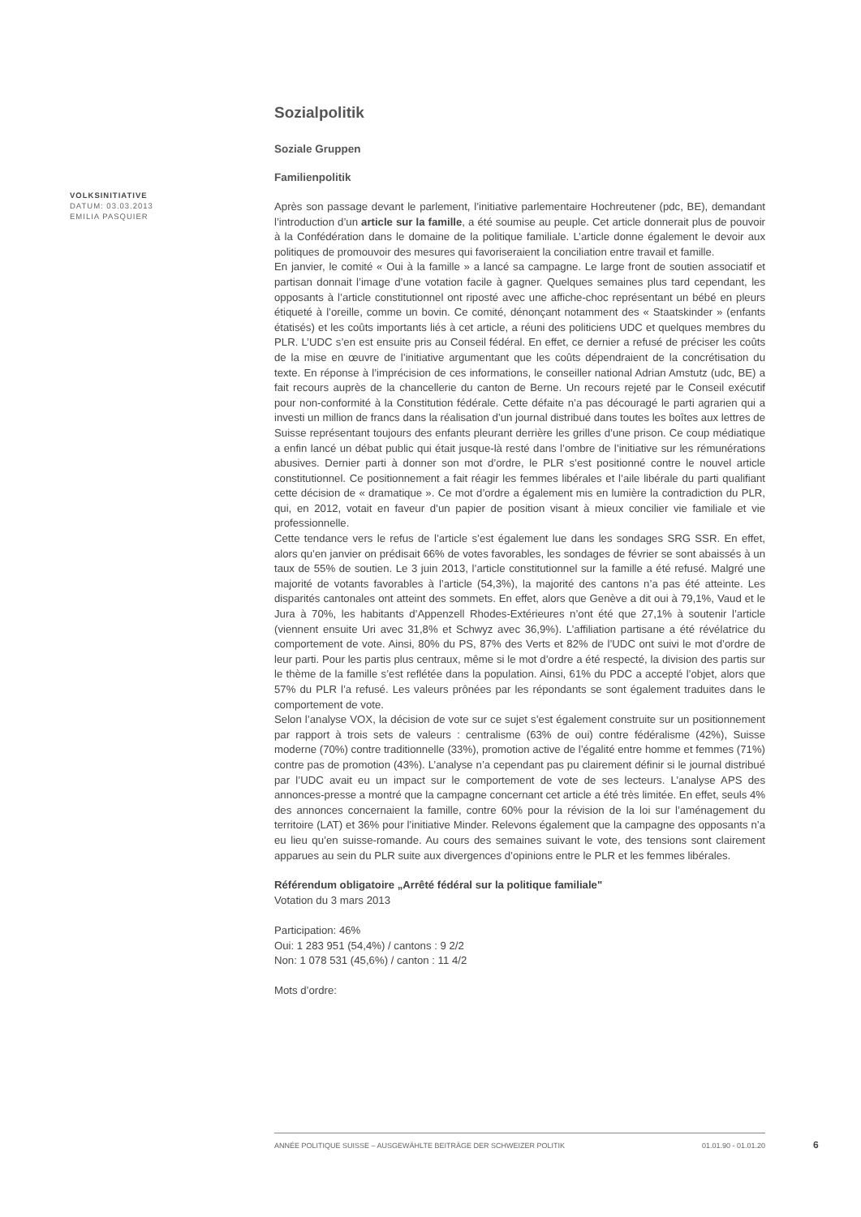VOLKSINITIATIVE
DATUM: 03.03.2013
EMILIA PASQUIER
Sozialpolitik
Soziale Gruppen
Familienpolitik
Après son passage devant le parlement, l’initiative parlementaire Hochreutener (pdc, BE), demandant l’introduction d’un article sur la famille, a été soumise au peuple. Cet article donnerait plus de pouvoir à la Confédération dans le domaine de la politique familiale. L’article donne également le devoir aux politiques de promouvoir des mesures qui favoriseraient la conciliation entre travail et famille.
En janvier, le comité « Oui à la famille » a lancé sa campagne. Le large front de soutien associatif et partisan donnait l’image d’une votation facile à gagner. Quelques semaines plus tard cependant, les opposants à l’article constitutionnel ont riposté avec une affiche-choc représentant un bébé en pleurs étiqueté à l’oreille, comme un bovin. Ce comité, dénonçant notamment des « Staatskinder » (enfants étatisés) et les coûts importants liés à cet article, a réuni des politiciens UDC et quelques membres du PLR. L’UDC s’en est ensuite pris au Conseil fédéral. En effet, ce dernier a refusé de préciser les coûts de la mise en œuvre de l’initiative argumentant que les coûts dépendraient de la concrétisation du texte. En réponse à l’imprécision de ces informations, le conseiller national Adrian Amstutz (udc, BE) a fait recours auprès de la chancellerie du canton de Berne. Un recours rejeté par le Conseil exécutif pour non-conformité à la Constitution fédérale. Cette défaite n’a pas découragé le parti agrarien qui a investi un million de francs dans la réalisation d’un journal distribué dans toutes les boîtes aux lettres de Suisse représentant toujours des enfants pleurant derrière les grilles d’une prison. Ce coup médiatique a enfin lancé un débat public qui était jusque-là resté dans l’ombre de l’initiative sur les rémunérations abusives. Dernier parti à donner son mot d’ordre, le PLR s’est positionné contre le nouvel article constitutionnel. Ce positionnement a fait réagir les femmes libérales et l’aile libérale du parti qualifiant cette décision de « dramatique ». Ce mot d’ordre a également mis en lumière la contradiction du PLR, qui, en 2012, votait en faveur d’un papier de position visant à mieux concilier vie familiale et vie professionnelle.
Cette tendance vers le refus de l’article s’est également lue dans les sondages SRG SSR. En effet, alors qu’en janvier on prédisait 66% de votes favorables, les sondages de février se sont abaissés à un taux de 55% de soutien. Le 3 juin 2013, l’article constitutionnel sur la famille a été refusé. Malgré une majorité de votants favorables à l’article (54,3%), la majorité des cantons n’a pas été atteinte. Les disparités cantonales ont atteint des sommets. En effet, alors que Genève a dit oui à 79,1%, Vaud et le Jura à 70%, les habitants d’Appenzell Rhodes-Extérieures n’ont été que 27,1% à soutenir l’article (viennent ensuite Uri avec 31,8% et Schwyz avec 36,9%). L’affiliation partisane a été révélatrice du comportement de vote. Ainsi, 80% du PS, 87% des Verts et 82% de l’UDC ont suivi le mot d’ordre de leur parti. Pour les partis plus centraux, même si le mot d’ordre a été respecté, la division des partis sur le thème de la famille s’est reflétée dans la population. Ainsi, 61% du PDC a accepté l’objet, alors que 57% du PLR l’a refusé. Les valeurs prônées par les répondants se sont également traduites dans le comportement de vote.
Selon l’analyse VOX, la décision de vote sur ce sujet s’est également construite sur un positionnement par rapport à trois sets de valeurs : centralisme (63% de oui) contre fédéralisme (42%), Suisse moderne (70%) contre traditionnelle (33%), promotion active de l’égalité entre homme et femmes (71%) contre pas de promotion (43%). L’analyse n’a cependant pas pu clairement définir si le journal distribué par l’UDC avait eu un impact sur le comportement de vote de ses lecteurs. L’analyse APS des annonces-presse a montré que la campagne concernant cet article a été très limitée. En effet, seuls 4% des annonces concernaient la famille, contre 60% pour la révision de la loi sur l’aménagement du territoire (LAT) et 36% pour l’initiative Minder. Relevons également que la campagne des opposants n’a eu lieu qu’en suisse-romande. Au cours des semaines suivant le vote, des tensions sont clairement apparues au sein du PLR suite aux divergences d’opinions entre le PLR et les femmes libérales.
Référendum obligatoire „Arrêté fédéral sur la politique familiale"
Votation du 3 mars 2013
Participation: 46%
Oui: 1 283 951 (54,4%) / cantons : 9 2/2
Non: 1 078 531 (45,6%) / canton : 11 4/2
Mots d’ordre:
ANNÉE POLITIQUE SUISSE – AUSGEWÄHLTE BEITRÄGE DER SCHWEIZER POLITIK 01.01.90 - 01.01.20
6